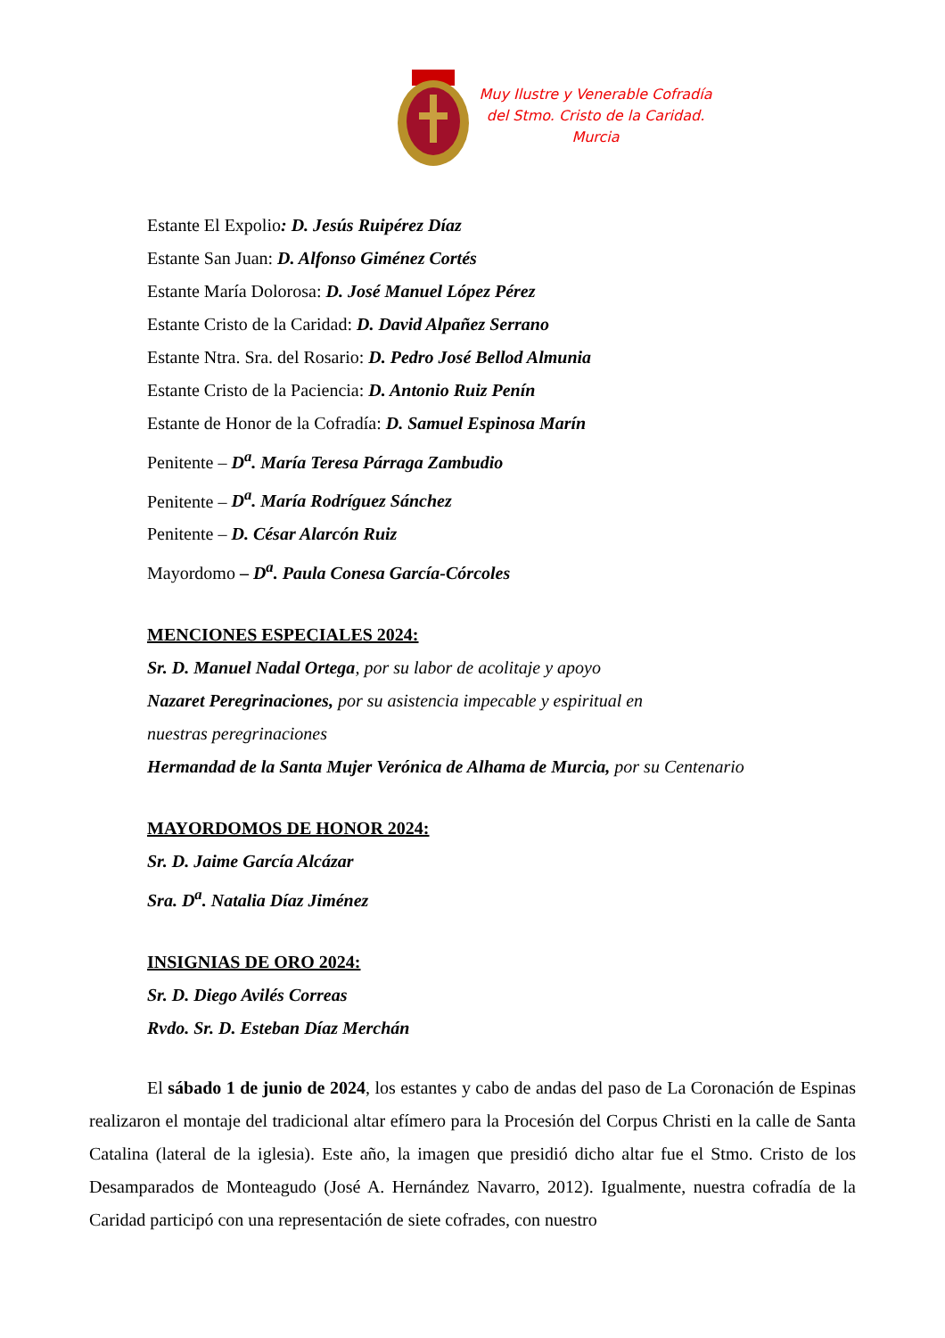Muy Ilustre y Venerable Cofradía
del Stmo. Cristo de la Caridad.
Murcia
Estante El Expolio: D. Jesús Ruipérez Díaz
Estante San Juan: D. Alfonso Giménez Cortés
Estante María Dolorosa: D. José Manuel López Pérez
Estante Cristo de la Caridad: D. David Alpañez Serrano
Estante Ntra. Sra. del Rosario: D. Pedro José Bellod Almunia
Estante Cristo de la Paciencia: D. Antonio Ruiz Penín
Estante de Honor de la Cofradía: D. Samuel Espinosa Marín
Penitente – D<sup>a</sup>. María Teresa Párraga Zambudio
Penitente – D<sup>a</sup>. María Rodríguez Sánchez
Penitente – D. César Alarcón Ruiz
Mayordomo – D<sup>a</sup>. Paula Conesa García-Córcoles
MENCIONES ESPECIALES 2024:
Sr. D. Manuel Nadal Ortega, por su labor de acolitaje y apoyo
Nazaret Peregrinaciones, por su asistencia impecable y espiritual en
nuestras peregrinaciones
Hermandad de la Santa Mujer Verónica de Alhama de Murcia, por su Centenario
MAYORDOMOS DE HONOR 2024:
Sr. D. Jaime García Alcázar
Sra. D<sup>a</sup>. Natalia Díaz Jiménez
INSIGNIAS DE ORO 2024:
Sr. D. Diego Avilés Correas
Rvdo. Sr. D. Esteban Díaz Merchán
El sábado 1 de junio de 2024, los estantes y cabo de andas del paso de La Coronación de Espinas realizaron el montaje del tradicional altar efímero para la Procesión del Corpus Christi en la calle de Santa Catalina (lateral de la iglesia). Este año, la imagen que presidió dicho altar fue el Stmo. Cristo de los Desamparados de Monteagudo (José A. Hernández Navarro, 2012). Igualmente, nuestra cofradía de la Caridad participó con una representación de siete cofrades, con nuestro